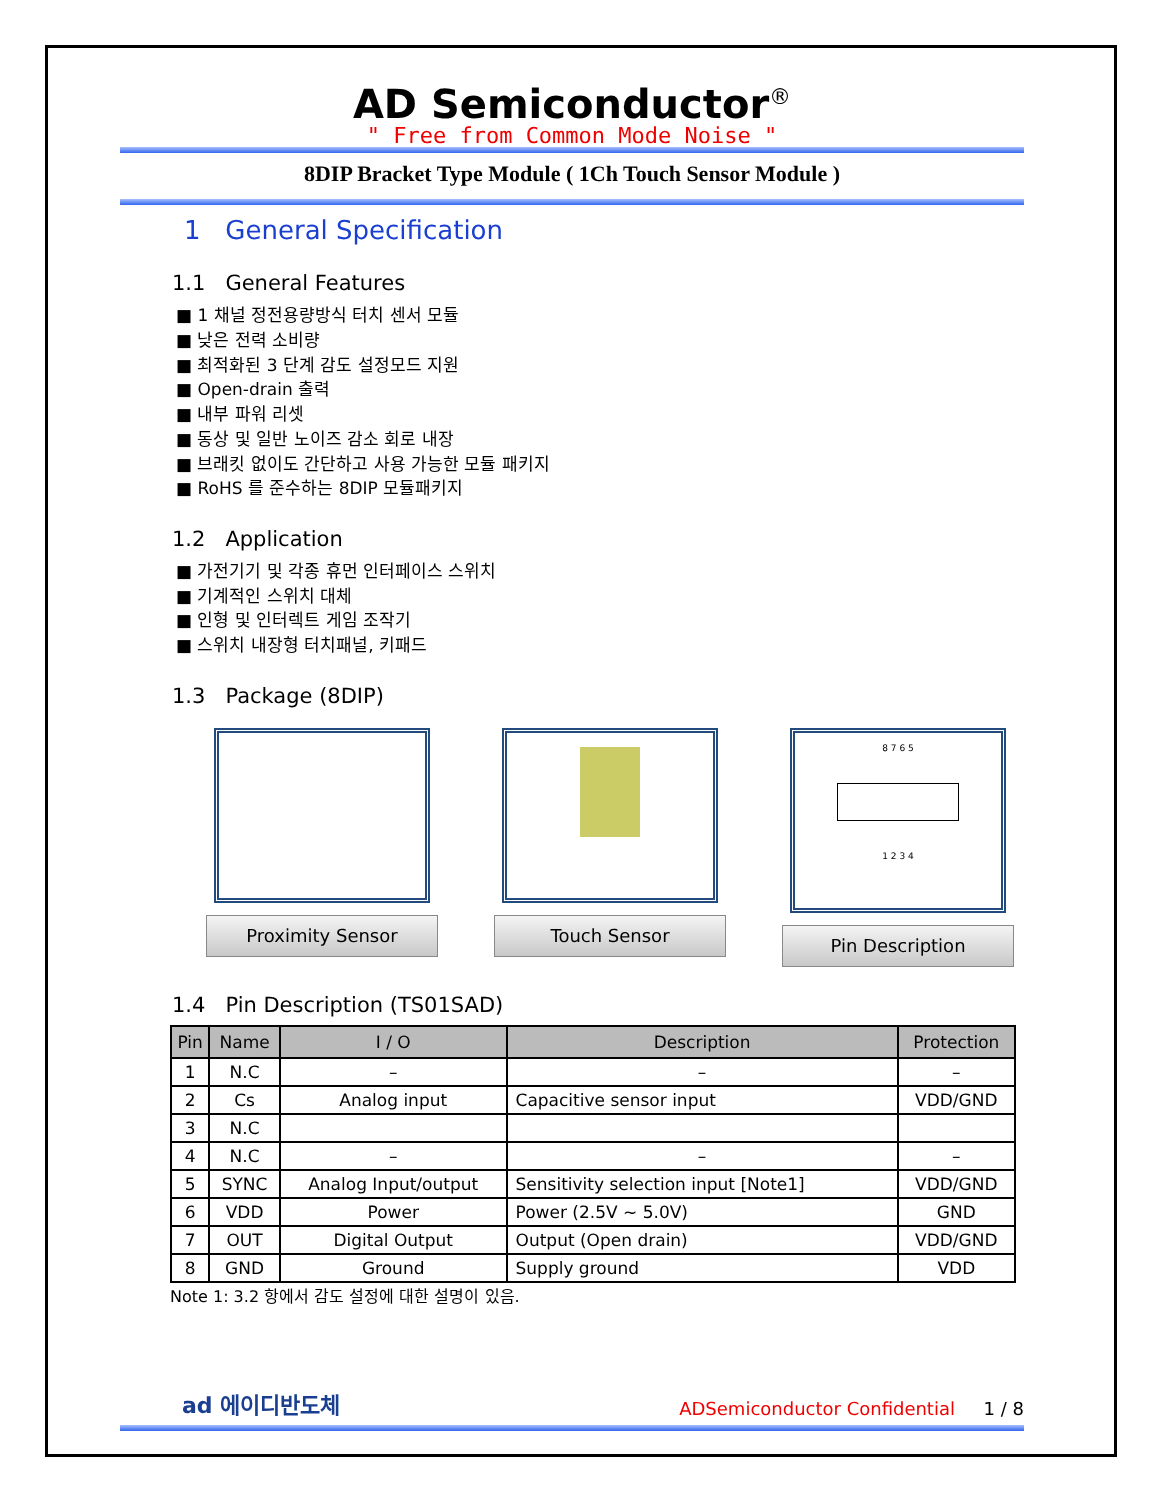AD Semiconductor<sup>®</sup>
" Free from Common Mode Noise "
8DIP Bracket Type Module ( 1Ch Touch Sensor Module )
1 General Specification
1.1 General Features
■ 1 채널 정전용량방식 터치 센서 모듈
■ 낮은 전력 소비량
■ 최적화된 3 단계 감도 설정모드 지원
■ Open-drain 출력
■ 내부 파워 리셋
■ 동상 및 일반 노이즈 감소 회로 내장
■ 브래킷 없이도 간단하고 사용 가능한 모듈 패키지
■ RoHS 를 준수하는 8DIP 모듈패키지
1.2 Application
■ 가전기기 및 각종 휴먼 인터페이스 스위치
■ 기계적인 스위치 대체
■ 인형 및 인터렉트 게임 조작기
■ 스위치 내장형 터치패널, 키패드
1.3 Package (8DIP)
Proximity Sensor Touch Sensor
8 7 6 5
1 2 3 4
Pin Description
1.4 Pin Description (TS01SAD)
| Pin | Name | I / O | Description | Protection |
| --- | --- | --- | --- | --- |
| 1 | N.C | – | – | – |
| 2 | Cs | Analog input | Capacitive sensor input | VDD/GND |
| 3 | N.C | | | |
| 4 | N.C | – | – | – |
| 5 | SYNC | Analog Input/output | Sensitivity selection input [Note1] | VDD/GND |
| 6 | VDD | Power | Power (2.5V ~ 5.0V) | GND |
| 7 | OUT | Digital Output | Output (Open drain) | VDD/GND |
| 8 | GND | Ground | Supply ground | VDD |
Note 1: 3.2 항에서 감도 설정에 대한 설명이 있음.
ad 에이디반도체
ADSemiconductor Confidential 1 / 8